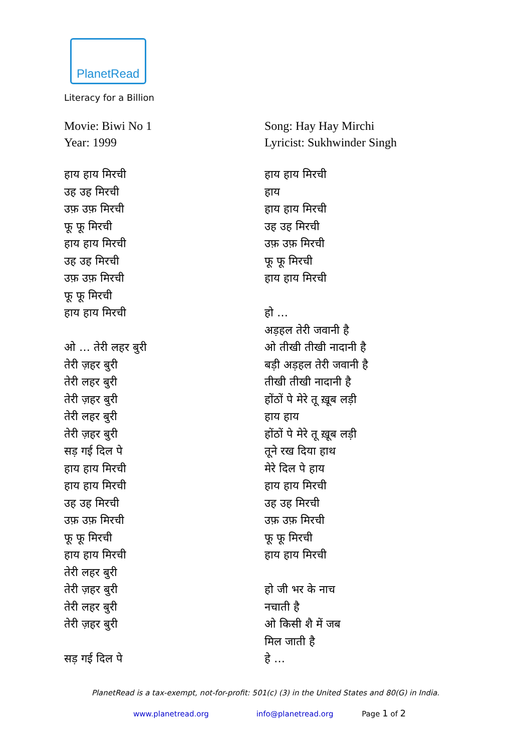PlanetRead
Literacy for a Billion
Movie: Biwi No 1
Year: 1999
हाय हाय मिरची
उह उह मिरची
उफ़ उफ़ मिरची
फू फू मिरची
हाय हाय मिरची
उह उह मिरची
उफ़ उफ़ मिरची
फू फू मिरची
हाय हाय मिरची
ओ … तेरी लहर बुरी
तेरी ज़हर बुरी
तेरी लहर बुरी
तेरी ज़हर बुरी
तेरी लहर बुरी
तेरी ज़हर बुरी
सड़ गई दिल पे
हाय हाय मिरची
हाय हाय मिरची
उह उह मिरची
उफ़ उफ़ मिरची
फू फू मिरची
हाय हाय मिरची
तेरी लहर बुरी
तेरी ज़हर बुरी
तेरी लहर बुरी
तेरी ज़हर बुरी
सड़ गई दिल पे
Song: Hay Hay Mirchi
Lyricist: Sukhwinder Singh
हाय हाय मिरची
हाय
हाय हाय मिरची
उह उह मिरची
उफ़ उफ़ मिरची
फू फू मिरची
हाय हाय मिरची
हो …
अड़हल तेरी जवानी है
ओ तीखी तीखी नादानी है
बड़ी अड़हल तेरी जवानी है
तीखी तीखी नादानी है
होंठों पे मेरे तू ख़ूब लड़ी
हाय हाय
होंठों पे मेरे तू ख़ूब लड़ी
तूने रख दिया हाथ
मेरे दिल पे हाय
हाय हाय मिरची
उह उह मिरची
उफ़ उफ़ मिरची
फू फू मिरची
हाय हाय मिरची
हो जी भर के नाच
नचाती है
ओ किसी शै में जब
मिल जाती है
हे …
PlanetRead is a tax-exempt, not-for-profit: 501(c) (3) in the United States and 80(G) in India.
www.planetread.org info@planetread.org Page 1 of 2